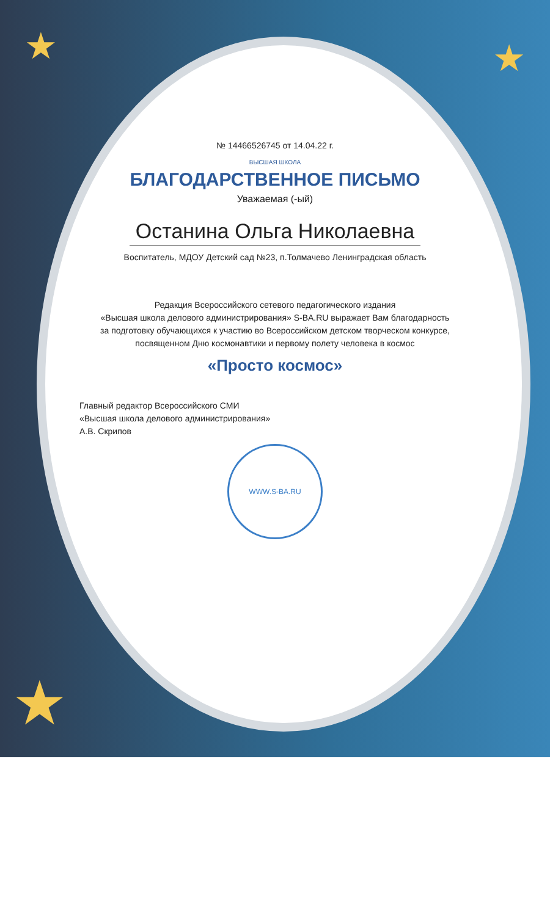★ ★
★
№ 14466526745 от 14.04.22 г.
ВЫСШАЯ ШКОЛА
БЛАГОДАРСТВЕННОЕ ПИСЬМО
Уважаемая (-ый)
Останина Ольга Николаевна
Воспитатель, МДОУ Детский сад №23, п.Толмачево Ленинградская область
Редакция Всероссийского сетевого педагогического издания
«Высшая школа делового администрирования» S-BA.RU выражает Вам благодарность
за подготовку обучающихся к участию во Всероссийском детском творческом конкурсе,
посвященном Дню космонавтики и первому полету человека в космос
«Просто космос»
Главный редактор Всероссийского СМИ
«Высшая школа делового администрирования»
А.В. Скрипов
WWW.S-BA.RU